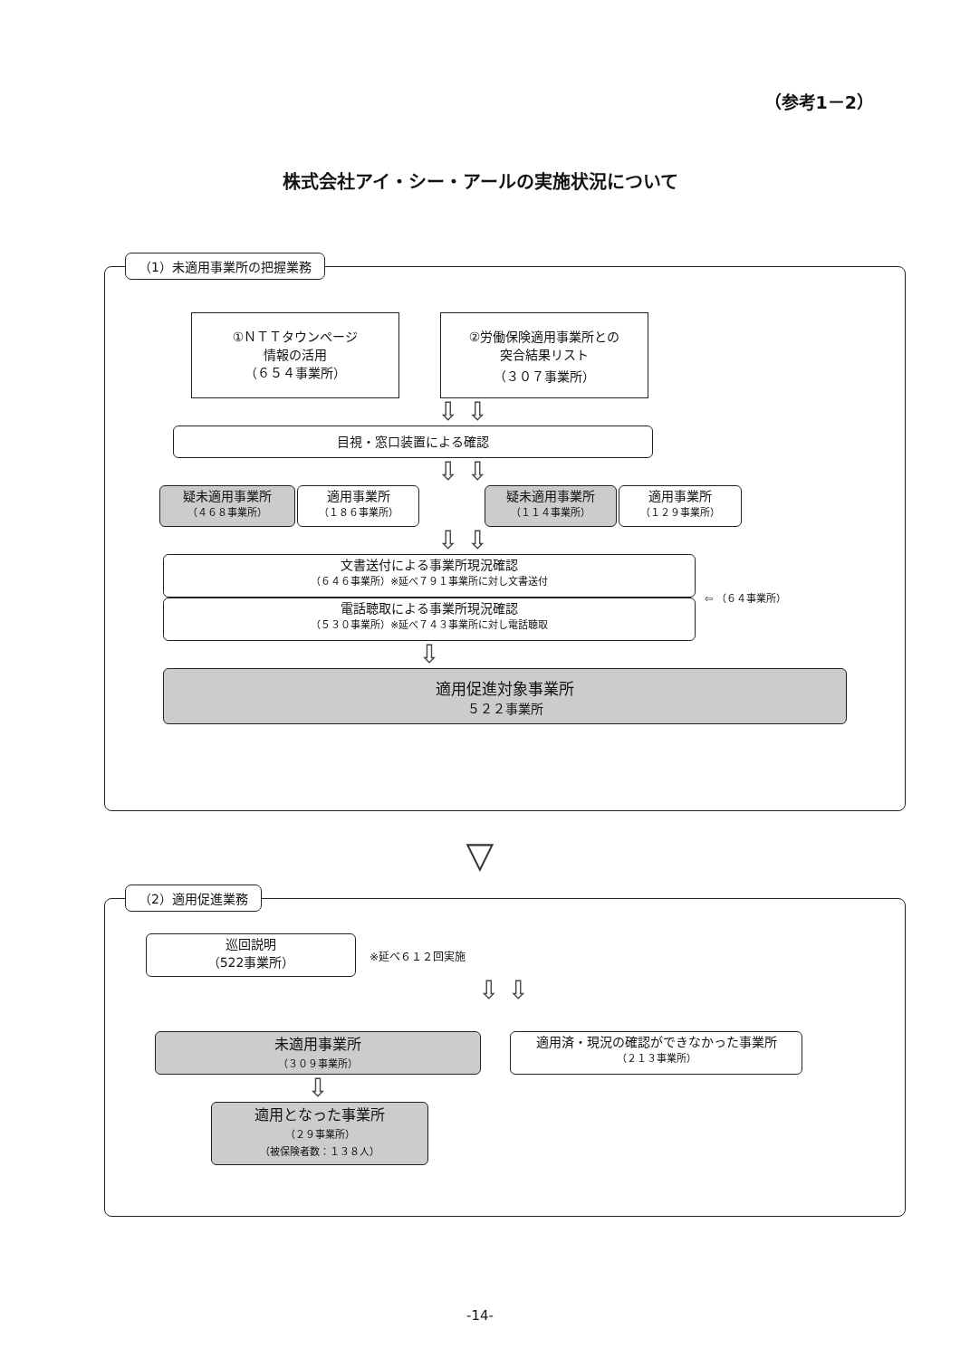（参考1－2）
株式会社アイ・シー・アールの実施状況について
（1）未適用事業所の把握業務
①ＮＴＴタウンページ
情報の活用
（６５４事業所）
②労働保険適用事業所との
突合結果リスト
（３０７事業所）
⇩ ⇩
目視・窓口装置による確認
⇩ ⇩
疑未適用事業所
（４６８事業所）
適用事業所
（１８６事業所）
疑未適用事業所
（１１４事業所）
適用事業所
（１２９事業所）
⇩ ⇩
文書送付による事業所現況確認
（６４６事業所）※延べ７９１事業所に対し文書送付
電話聴取による事業所現況確認
（５３０事業所）※延べ７４３事業所に対し電話聴取
⇦ （６４事業所）
⇩
適用促進対象事業所
５２２事業所
▽
（2）適用促進業務
巡回説明
（522事業所）
※延べ６１２回実施
⇩ ⇩
未適用事業所
（３０９事業所）
適用済・現況の確認ができなかった事業所
（２１３事業所）
⇩
適用となった事業所
（２９事業所）
（被保険者数：１３８人）
-14-